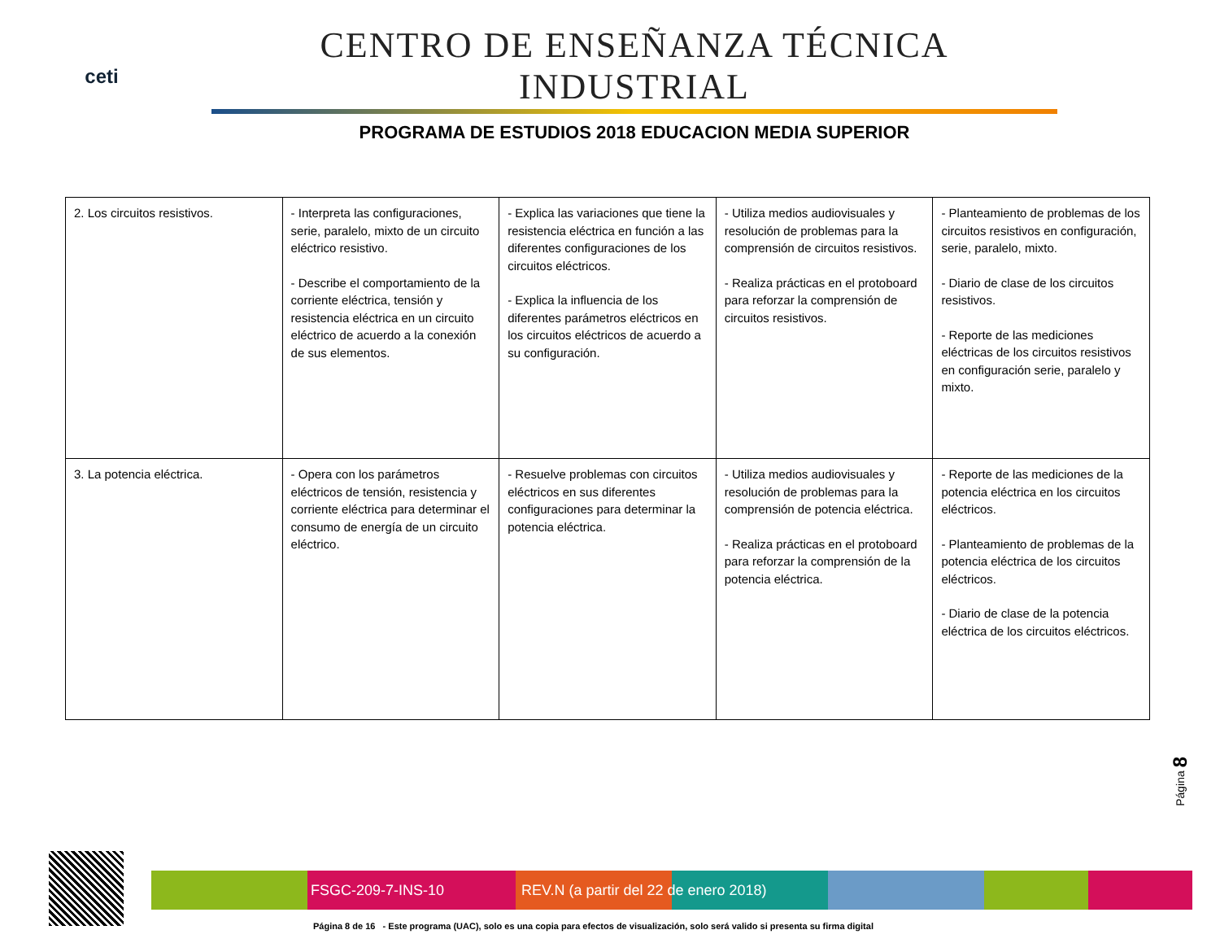ceti
CENTRO DE ENSEÑANZA TÉCNICA INDUSTRIAL
PROGRAMA DE ESTUDIOS 2018 EDUCACION MEDIA SUPERIOR
| 2. Los circuitos resistivos. | - Interpreta las configuraciones, serie, paralelo, mixto de un circuito eléctrico resistivo. - Describe el comportamiento de la corriente eléctrica, tensión y resistencia eléctrica en un circuito eléctrico de acuerdo a la conexión de sus elementos. | - Explica las variaciones que tiene la resistencia eléctrica en función a las diferentes configuraciones de los circuitos eléctricos. - Explica la influencia de los diferentes parámetros eléctricos en los circuitos eléctricos de acuerdo a su configuración. | - Utiliza medios audiovisuales y resolución de problemas para la comprensión de circuitos resistivos. - Realiza prácticas en el protoboard para reforzar la comprensión de circuitos resistivos. | - Planteamiento de problemas de los circuitos resistivos en configuración, serie, paralelo, mixto. - Diario de clase de los circuitos resistivos. - Reporte de las mediciones eléctricas de los circuitos resistivos en configuración serie, paralelo y mixto. |
| 3. La potencia eléctrica. | - Opera con los parámetros eléctricos de tensión, resistencia y corriente eléctrica para determinar el consumo de energía de un circuito eléctrico. | - Resuelve problemas con circuitos eléctricos en sus diferentes configuraciones para determinar la potencia eléctrica. | - Utiliza medios audiovisuales y resolución de problemas para la comprensión de potencia eléctrica. - Realiza prácticas en el protoboard para reforzar la comprensión de la potencia eléctrica. | - Reporte de las mediciones de la potencia eléctrica en los circuitos eléctricos. - Planteamiento de problemas de la potencia eléctrica de los circuitos eléctricos. - Diario de clase de la potencia eléctrica de los circuitos eléctricos. |
Página 8
FSGC-209-7-INS-10 REV.N (a partir del 22 de enero 2018)
Página 8 de 16 - Este programa (UAC), solo es una copia para efectos de visualización, solo será valido si presenta su firma digital